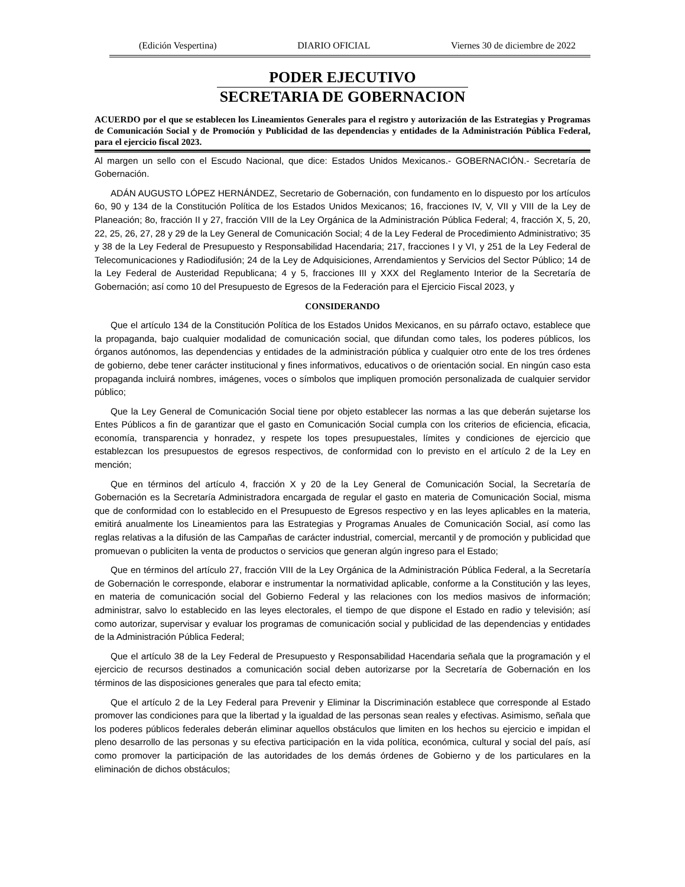(Edición Vespertina) DIARIO OFICIAL Viernes 30 de diciembre de 2022
PODER EJECUTIVO
SECRETARIA DE GOBERNACION
ACUERDO por el que se establecen los Lineamientos Generales para el registro y autorización de las Estrategias y Programas de Comunicación Social y de Promoción y Publicidad de las dependencias y entidades de la Administración Pública Federal, para el ejercicio fiscal 2023.
Al margen un sello con el Escudo Nacional, que dice: Estados Unidos Mexicanos.- GOBERNACIÓN.- Secretaría de Gobernación.
ADÁN AUGUSTO LÓPEZ HERNÁNDEZ, Secretario de Gobernación, con fundamento en lo dispuesto por los artículos 6o, 90 y 134 de la Constitución Política de los Estados Unidos Mexicanos; 16, fracciones IV, V, VII y VIII de la Ley de Planeación; 8o, fracción II y 27, fracción VIII de la Ley Orgánica de la Administración Pública Federal; 4, fracción X, 5, 20, 22, 25, 26, 27, 28 y 29 de la Ley General de Comunicación Social; 4 de la Ley Federal de Procedimiento Administrativo; 35 y 38 de la Ley Federal de Presupuesto y Responsabilidad Hacendaria; 217, fracciones I y VI, y 251 de la Ley Federal de Telecomunicaciones y Radiodifusión; 24 de la Ley de Adquisiciones, Arrendamientos y Servicios del Sector Público; 14 de la Ley Federal de Austeridad Republicana; 4 y 5, fracciones III y XXX del Reglamento Interior de la Secretaría de Gobernación; así como 10 del Presupuesto de Egresos de la Federación para el Ejercicio Fiscal 2023, y
CONSIDERANDO
Que el artículo 134 de la Constitución Política de los Estados Unidos Mexicanos, en su párrafo octavo, establece que la propaganda, bajo cualquier modalidad de comunicación social, que difundan como tales, los poderes públicos, los órganos autónomos, las dependencias y entidades de la administración pública y cualquier otro ente de los tres órdenes de gobierno, debe tener carácter institucional y fines informativos, educativos o de orientación social. En ningún caso esta propaganda incluirá nombres, imágenes, voces o símbolos que impliquen promoción personalizada de cualquier servidor público;
Que la Ley General de Comunicación Social tiene por objeto establecer las normas a las que deberán sujetarse los Entes Públicos a fin de garantizar que el gasto en Comunicación Social cumpla con los criterios de eficiencia, eficacia, economía, transparencia y honradez, y respete los topes presupuestales, límites y condiciones de ejercicio que establezcan los presupuestos de egresos respectivos, de conformidad con lo previsto en el artículo 2 de la Ley en mención;
Que en términos del artículo 4, fracción X y 20 de la Ley General de Comunicación Social, la Secretaría de Gobernación es la Secretaría Administradora encargada de regular el gasto en materia de Comunicación Social, misma que de conformidad con lo establecido en el Presupuesto de Egresos respectivo y en las leyes aplicables en la materia, emitirá anualmente los Lineamientos para las Estrategias y Programas Anuales de Comunicación Social, así como las reglas relativas a la difusión de las Campañas de carácter industrial, comercial, mercantil y de promoción y publicidad que promuevan o publiciten la venta de productos o servicios que generan algún ingreso para el Estado;
Que en términos del artículo 27, fracción VIII de la Ley Orgánica de la Administración Pública Federal, a la Secretaría de Gobernación le corresponde, elaborar e instrumentar la normatividad aplicable, conforme a la Constitución y las leyes, en materia de comunicación social del Gobierno Federal y las relaciones con los medios masivos de información; administrar, salvo lo establecido en las leyes electorales, el tiempo de que dispone el Estado en radio y televisión; así como autorizar, supervisar y evaluar los programas de comunicación social y publicidad de las dependencias y entidades de la Administración Pública Federal;
Que el artículo 38 de la Ley Federal de Presupuesto y Responsabilidad Hacendaria señala que la programación y el ejercicio de recursos destinados a comunicación social deben autorizarse por la Secretaría de Gobernación en los términos de las disposiciones generales que para tal efecto emita;
Que el artículo 2 de la Ley Federal para Prevenir y Eliminar la Discriminación establece que corresponde al Estado promover las condiciones para que la libertad y la igualdad de las personas sean reales y efectivas. Asimismo, señala que los poderes públicos federales deberán eliminar aquellos obstáculos que limiten en los hechos su ejercicio e impidan el pleno desarrollo de las personas y su efectiva participación en la vida política, económica, cultural y social del país, así como promover la participación de las autoridades de los demás órdenes de Gobierno y de los particulares en la eliminación de dichos obstáculos;